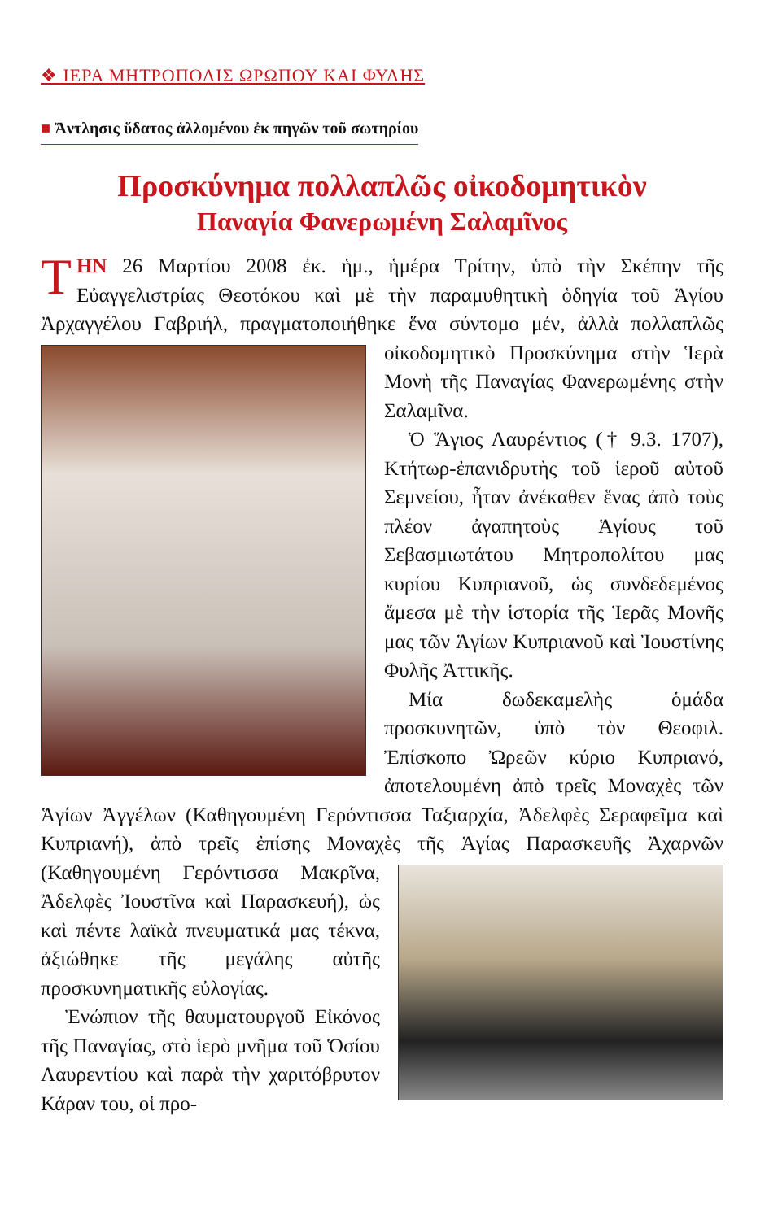❖ ΙΕΡΑ ΜΗΤΡΟΠΟΛΙΣ ΩΡΩΠΟΥ ΚΑΙ ΦΥΛΗΣ
■ Ἄντλησις ὕδατος ἁλλομένου ἐκ πηγῶν τοῦ σωτηρίου
Προσκύνημα πολλαπλῶς οἰκοδομητικὸν
Παναγία Φανερωμένη Σαλαμῖνος
TΗΝ 26 Μαρτίου 2008 ἐκ. ἡμ., ἡμέρα Τρίτην, ὑπὸ τὴν Σκέπην τῆς Εὐαγγελιστρίας Θεοτόκου καὶ μὲ τὴν παραμυθητικὴ ὁδηγία τοῦ Ἁγίου Ἀρχαγγέλου Γαβριήλ, πραγματοποιήθηκε ἕνα σύντομο μέν, ἀλλὰ πολλαπλῶς οἰκοδομητικὸ Προσκύνημα στὴν Ἱερὰ Μονὴ τῆς Παναγίας Φανερωμένης στὴν Σαλαμῖνα.
Ὁ Ἅγιος Λαυρέντιος († 9.3. 1707), Κτήτωρ-ἐπανιδρυτὴς τοῦ ἱεροῦ αὐτοῦ Σεμνείου, ἦταν ἀνέκαθεν ἕνας ἀπὸ τοὺς πλέον ἀγαπητοὺς Ἁγίους τοῦ Σεβασμιωτάτου Μητροπολίτου μας κυρίου Κυπριανοῦ, ὡς συνδεδεμένος ἄμεσα μὲ τὴν ἱστορία τῆς Ἱερᾶς Μονῆς μας τῶν Ἁγίων Κυπριανοῦ καὶ Ἰουστίνης Φυλῆς Ἀττικῆς.
Μία δωδεκαμελὴς ὁμάδα προσκυνητῶν, ὑπὸ τὸν Θεοφιλ. Ἐπίσκοπο Ὠρεῶν κύριο Κυπριανό, ἀποτελουμένη ἀπὸ τρεῖς Μοναχὲς τῶν Ἁγίων Ἀγγέλων (Καθηγουμένη Γερόντισσα Ταξιαρχία, Ἀδελφὲς Σεραφεῖμα καὶ Κυπριανή), ἀπὸ τρεῖς ἐπίσης Μοναχὲς τῆς Ἁγίας Παρασκευῆς Ἀχαρ νῶν (Καθηγουμένη Γερόντισσα Μακρῖνα, Ἀδελφὲς Ἰουστῖνα καὶ Παρασκευή), ὡς καὶ πέντε λαϊκὰ πνευματικά μας τέκνα, ἀξιώθηκε τῆς μεγάλης αὐτῆς προσκυνηματικῆς εὐλογίας.
Ἐνώπιον τῆς θαυματουργοῦ Εἰκόνος τῆς Παναγίας, στὸ ἱερὸ μνῆμα τοῦ Ὁσίου Λαυρεντίου καὶ παρὰ τὴν χαριτόβρυτον Κάραν του, οἱ προ-